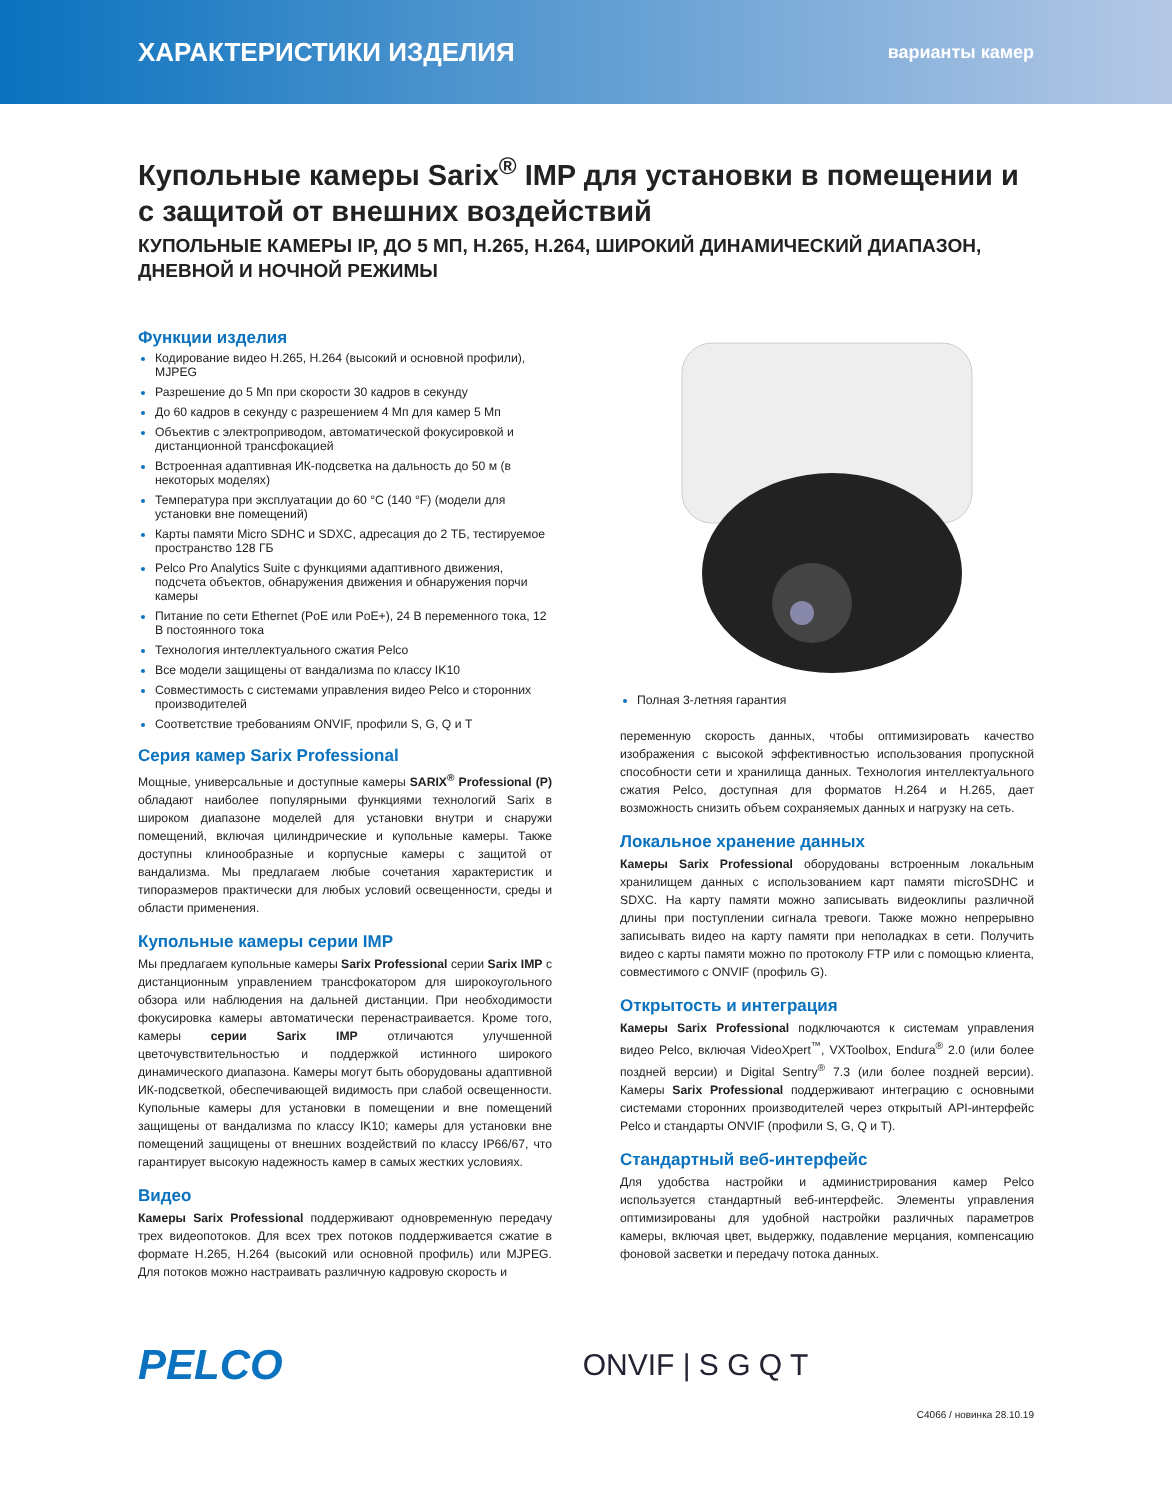ХАРАКТЕРИСТИКИ ИЗДЕЛИЯ варианты камер
Купольные камеры Sarix<sup>®</sup> IMP для установки в помещении и с защитой от внешних воздействий
КУПОЛЬНЫЕ КАМЕРЫ IP, ДО 5 МП, H.265, H.264, ШИРОКИЙ ДИНАМИЧЕСКИЙ ДИАПАЗОН, ДНЕВНОЙ И НОЧНОЙ РЕЖИМЫ
Функции изделия
Кодирование видео H.265, H.264 (высокий и основной профили), MJPEG
Разрешение до 5 Мп при скорости 30 кадров в секунду
До 60 кадров в секунду с разрешением 4 Мп для камер 5 Мп
Объектив с электроприводом, автоматической фокусировкой и дистанционной трансфокацией
Встроенная адаптивная ИК-подсветка на дальность до 50 м (в некоторых моделях)
Температура при эксплуатации до 60 °C (140 °F) (модели для установки вне помещений)
Карты памяти Micro SDHC и SDXC, адресация до 2 ТБ, тестируемое пространство 128 ГБ
Pelco Pro Analytics Suite с функциями адаптивного движения, подсчета объектов, обнаружения движения и обнаружения порчи камеры
Питание по сети Ethernet (PoE или PoE+), 24 В переменного тока, 12 В постоянного тока
Технология интеллектуального сжатия Pelco
Все модели защищены от вандализма по классу IK10
Совместимость с системами управления видео Pelco и сторонних производителей
Соответствие требованиям ONVIF, профили S, G, Q и T
Серия камер Sarix Professional
Мощные, универсальные и доступные камеры SARIX<sup>®</sup> Professional (P) обладают наиболее популярными функциями технологий Sarix в широком диапазоне моделей для установки внутри и снаружи помещений, включая цилиндрические и купольные камеры. Также доступны клинообразные и корпусные камеры с защитой от вандализма. Мы предлагаем любые сочетания характеристик и типоразмеров практически для любых условий освещенности, среды и области применения.
Купольные камеры серии IMP
Мы предлагаем купольные камеры Sarix Professional серии Sarix IMP с дистанционным управлением трансфокатором для широкоугольного обзора или наблюдения на дальней дистанции. При необходимости фокусировка камеры автоматически перенастраивается. Кроме того, камеры серии Sarix IMP отличаются улучшенной цветочувствительностью и поддержкой истинного широкого динамического диапазона. Камеры могут быть оборудованы адаптивной ИК-подсветкой, обеспечивающей видимость при слабой освещенности. Купольные камеры для установки в помещении и вне помещений защищены от вандализма по классу IK10; камеры для установки вне помещений защищены от внешних воздействий по классу IP66/67, что гарантирует высокую надежность камер в самых жестких условиях.
Видео
Камеры Sarix Professional поддерживают одновременную передачу трех видеопотоков. Для всех трех потоков поддерживается сжатие в формате H.265, H.264 (высокий или основной профиль) или MJPEG. Для потоков можно настраивать различную кадровую скорость и
Полная 3-летняя гарантия
переменную скорость данных, чтобы оптимизировать качество изображения с высокой эффективностью использования пропускной способности сети и хранилища данных. Технология интеллектуального сжатия Pelco, доступная для форматов H.264 и H.265, дает возможность снизить объем сохраняемых данных и нагрузку на сеть.
Локальное хранение данных
Камеры Sarix Professional оборудованы встроенным локальным хранилищем данных с использованием карт памяти microSDHC и SDXC. На карту памяти можно записывать видеоклипы различной длины при поступлении сигнала тревоги. Также можно непрерывно записывать видео на карту памяти при неполадках в сети. Получить видео с карты памяти можно по протоколу FTP или с помощью клиента, совместимого с ONVIF (профиль G).
Открытость и интеграция
Камеры Sarix Professional подключаются к системам управления видео Pelco, включая VideoXpert<sup>™</sup>, VXToolbox, Endura<sup>®</sup> 2.0 (или более поздней версии) и Digital Sentry<sup>®</sup> 7.3 (или более поздней версии). Камеры Sarix Professional поддерживают интеграцию с основными системами сторонних производителей через открытый API-интерфейс Pelco и стандарты ONVIF (профили S, G, Q и T).
Стандартный веб-интерфейс
Для удобства настройки и администрирования камер Pelco используется стандартный веб-интерфейс. Элементы управления оптимизированы для удобной настройки различных параметров камеры, включая цвет, выдержку, подавление мерцания, компенсацию фоновой засветки и передачу потока данных.
PELCO ONVIF | S G Q T
C4066 / новинка 28.10.19